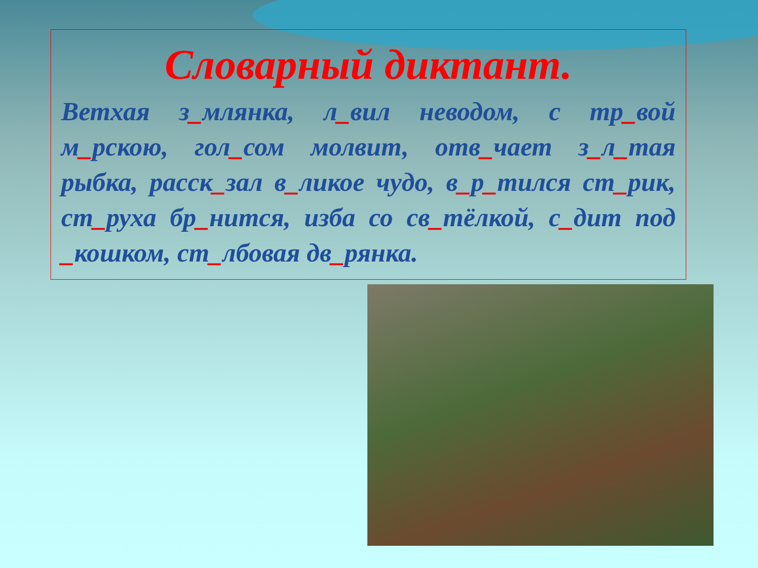Словарный диктант.
Ветхая з_млянка, л_вил неводом, с тр_вой м_рскою, гол_сом молвит, отв_чает з_л_тая рыбка, расск_зал в_ликое чудо, в_р_тился ст_рик, ст_руха бр_нится, изба со св_тёлкой, с_дит под _кошком, ст_лбовая дв_рянка.